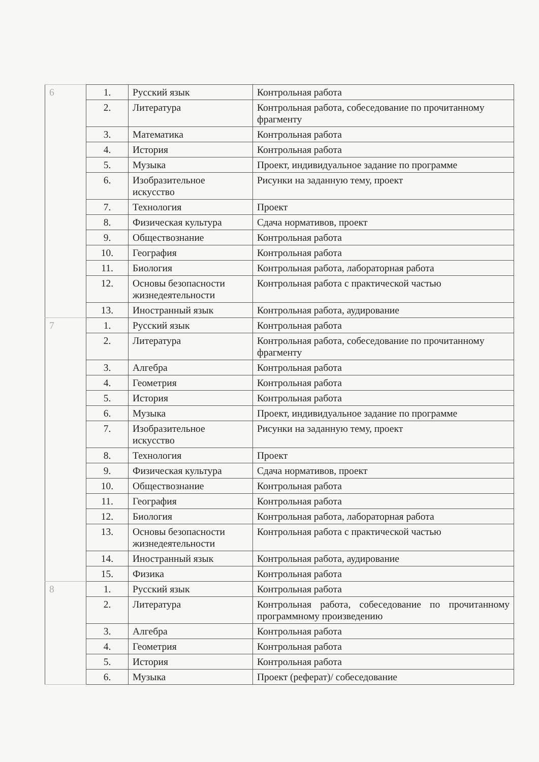| 6 | 1. | Русский язык | Контрольная работа |
| | 2. | Литература | Контрольная работа, собеседование по прочитанному фрагменту |
| | 3. | Математика | Контрольная работа |
| | 4. | История | Контрольная работа |
| | 5. | Музыка | Проект, индивидуальное задание по программе |
| | 6. | Изобразительное искусство | Рисунки на заданную тему, проект |
| | 7. | Технология | Проект |
| | 8. | Физическая культура | Сдача нормативов, проект |
| | 9. | Обществознание | Контрольная работа |
| | 10. | География | Контрольная работа |
| | 11. | Биология | Контрольная работа, лабораторная работа |
| | 12. | Основы безопасности жизнедеятельности | Контрольная работа с практической частью |
| | 13. | Иностранный язык | Контрольная работа, аудирование |
| 7 | 1. | Русский язык | Контрольная работа |
| | 2. | Литература | Контрольная работа, собеседование по прочитанному фрагменту |
| | 3. | Алгебра | Контрольная работа |
| | 4. | Геометрия | Контрольная работа |
| | 5. | История | Контрольная работа |
| | 6. | Музыка | Проект, индивидуальное задание по программе |
| | 7. | Изобразительное искусство | Рисунки на заданную тему, проект |
| | 8. | Технология | Проект |
| | 9. | Физическая культура | Сдача нормативов, проект |
| | 10. | Обществознание | Контрольная работа |
| | 11. | География | Контрольная работа |
| | 12. | Биология | Контрольная работа, лабораторная работа |
| | 13. | Основы безопасности жизнедеятельности | Контрольная работа с практической частью |
| | 14. | Иностранный язык | Контрольная работа, аудирование |
| | 15. | Физика | Контрольная работа |
| 8 | 1. | Русский язык | Контрольная работа |
| | 2. | Литература | Контрольная работа, собеседование по прочитанному программному произведению |
| | 3. | Алгебра | Контрольная работа |
| | 4. | Геометрия | Контрольная работа |
| | 5. | История | Контрольная работа |
| | 6. | Музыка | Проект (реферат)/ собеседование |